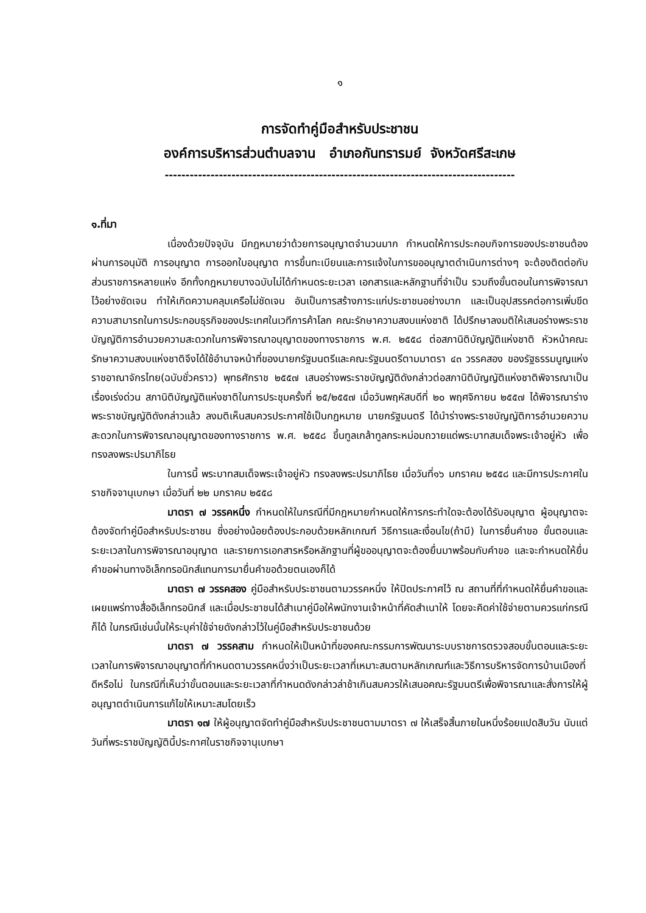๑
การจัดทำคู่มือสำหรับประชาชน
องค์การบริหารส่วนตำบลจาน อำเภอกันทรารมย์ จังหวัดศรีสะเกษ
------------------------------------------------------------------------------------
๑.ที่มา
เนื่องด้วยปัจจุบัน มีกฎหมายว่าด้วยการอนุญาตจำนวนมาก กำหนดให้การประกอบกิจการของประชาชนต้องผ่านการอนุมัติ การอนุญาต การออกใบอนุญาต การขึ้นทะเบียนและการแจ้งในการขออนุญาตดำเนินการต่างๆ จะต้องติดต่อกับส่วนราชการหลายแห่ง อีกทั้งกฎหมายบางฉบับไม่ได้กำหนดระยะเวลา เอกสารและหลักฐานที่จำเป็น รวมถึงขั้นตอนในการพิจารณาไว้อย่างชัดเจน ทำให้เกิดความคลุมเครือไม่ชัดเจน อันเป็นการสร้างภาระแก่ประชาชนอย่างมาก และเป็นอุปสรรคต่อการเพิ่มขีดความสามารถในการประกอบธุรกิจของประเทศในเวทีการค้าโลก คณะรักษาความสงบแห่งชาติ ได้ปรึกษาลงมติให้เสนอร่างพระราชบัญญัติการอำนวยความสะดวกในการพิจารณาอนุญาตของทางราชการ พ.ศ. ๒๕๕๘ ต่อสภานิติบัญญัติแห่งชาติ หัวหน้าคณะรักษาความสงบแห่งชาติจึงได้ใช้อำนาจหน้าที่ของนายกรัฐมนตรีและคณะรัฐมนตรีตามมาตรา ๔๓ วรรคสอง ของรัฐธรรมนูญแห่งราชอาณาจักรไทย(ฉบับชั่วคราว) พุทธศักราช ๒๕๕๗ เสนอร่างพระราชบัญญัติดังกล่าวต่อสภานิติบัญญัติแห่งชาติพิจารณาเป็นเรื่องเร่งด่วน สภานิติบัญญัติแห่งชาติในการประชุมครั้งที่ ๒๕/๒๕๕๗ เมื่อวันพฤหัสบดีที่ ๒๐ พฤศจิกายน ๒๕๕๗ ได้พิจารณาร่างพระราชบัญญัติดังกล่าวแล้ว ลงมติเห็นสมควรประกาศใช้เป็นกฎหมาย นายกรัฐมนตรี ได้นำร่างพระราชบัญญัติการอำนวยความสะดวกในการพิจารณาอนุญาตของทางราชการ พ.ศ. ๒๕๕๘ ขึ้นทูลเกล้าทูลกระหม่อมถวายแด่พระบาทสมเด็จพระเจ้าอยู่หัว เพื่อทรงลงพระปรมาภิไธย
ในการนี้ พระบาทสมเด็จพระเจ้าอยู่หัว ทรงลงพระปรมาภิไธย เมื่อวันที่๑๖ มกราคม ๒๕๕๘ และมีการประกาศในราชกิจจานุเบกษา เมื่อวันที่ ๒๒ มกราคม ๒๕๕๘
มาตรา ๗ วรรคหนึ่ง กำหนดให้ในกรณีที่มีกฎหมายกำหนดให้การกระทำใดจะต้องได้รับอนุญาต ผู้อนุญาตจะต้องจัดทำคู่มือสำหรับประชาชน ซึ่งอย่างน้อยต้องประกอบด้วยหลักเกณฑ์ วิธีการและเงื่อนไข(ถ้ามี) ในการยื่นคำขอ ขั้นตอนและระยะเวลาในการพิจารณาอนุญาต และรายการเอกสารหรือหลักฐานที่ผู้ขออนุญาตจะต้องยื่นมาพร้อมกับคำขอ และจะกำหนดให้ยื่นคำขอผ่านทางอิเล็กทรอนิกส์แทนการมายื่นคำขอด้วยตนเองก็ได้
มาตรา ๗ วรรคสอง คู่มือสำหรับประชาชนตามวรรคหนึ่ง ให้ปิดประกาศไว้ ณ สถานที่ที่กำหนดให้ยื่นคำขอและเผยแพร่ทางสื่ออิเล็กทรอนิกส์ และเมื่อประชาชนได้สำเนาคู่มือให้พนักงานเจ้าหน้าที่คัดสำเนาให้ โดยจะคิดค่าใช้จ่ายตามควรแก่กรณีก็ได้ ในกรณีเช่นนั้นให้ระบุค่าใช้จ่ายดังกล่าวไว้ในคู่มือสำหรับประชาชนด้วย
มาตรา ๗ วรรคสาม กำหนดให้เป็นหน้าที่ของคณะกรรมการพัฒนาระบบราชการตรวจสอบขั้นตอนและระยะเวลาในการพิจารณาอนุญาตที่กำหนดตามวรรคหนึ่งว่าเป็นระยะเวลาที่เหมาะสมตามหลักเกณฑ์และวิธีการบริหารจัดการบ้านเมืองที่ดีหรือไม่ ในกรณีที่เห็นว่าขั้นตอนและระยะเวลาที่กำหนดดังกล่าวล่าช้าเกินสมควรให้เสนอคณะรัฐมนตรีเพื่อพิจารณาและสั่งการให้ผู้อนุญาตดำเนินการแก้ไขให้เหมาะสมโดยเร็ว
มาตรา ๑๗ ให้ผู้อนุญาตจัดทำคู่มือสำหรับประชาชนตามมาตรา ๗ ให้เสร็จสิ้นภายในหนึ่งร้อยแปดสิบวัน นับแต่วันที่พระราชบัญญัตินี้ประกาศในราชกิจจานุเบกษา